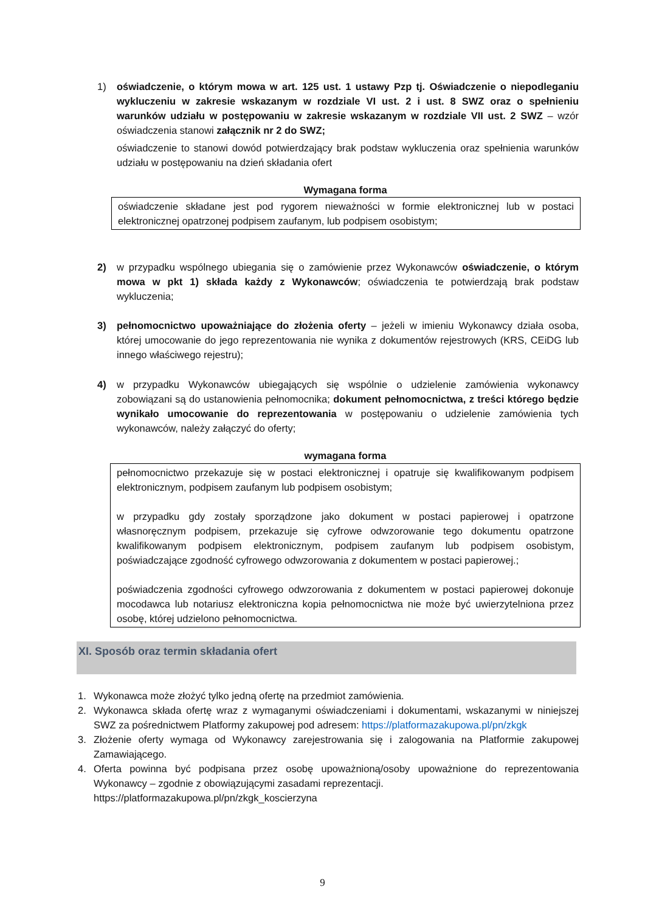1) oświadczenie, o którym mowa w art. 125 ust. 1 ustawy Pzp tj. Oświadczenie o niepodleganiu wykluczeniu w zakresie wskazanym w rozdziale VI ust. 2 i ust. 8 SWZ oraz o spełnieniu warunków udziału w postępowaniu w zakresie wskazanym w rozdziale VII ust. 2 SWZ – wzór oświadczenia stanowi załącznik nr 2 do SWZ;
oświadczenie to stanowi dowód potwierdzający brak podstaw wykluczenia oraz spełnienia warunków udziału w postępowaniu na dzień składania ofert
Wymagana forma
oświadczenie składane jest pod rygorem nieważności w formie elektronicznej lub w postaci elektronicznej opatrzonej podpisem zaufanym, lub podpisem osobistym;
2) w przypadku wspólnego ubiegania się o zamówienie przez Wykonawców oświadczenie, o którym mowa w pkt 1) składa każdy z Wykonawców; oświadczenia te potwierdzają brak podstaw wykluczenia;
3) pełnomocnictwo upoważniające do złożenia oferty – jeżeli w imieniu Wykonawcy działa osoba, której umocowanie do jego reprezentowania nie wynika z dokumentów rejestrowych (KRS, CEiDG lub innego właściwego rejestru);
4) w przypadku Wykonawców ubiegających się wspólnie o udzielenie zamówienia wykonawcy zobowiązani są do ustanowienia pełnomocnika; dokument pełnomocnictwa, z treści którego będzie wynikało umocowanie do reprezentowania w postępowaniu o udzielenie zamówienia tych wykonawców, należy załączyć do oferty;
wymagana forma
pełnomocnictwo przekazuje się w postaci elektronicznej i opatruje się kwalifikowanym podpisem elektronicznym, podpisem zaufanym lub podpisem osobistym;
w przypadku gdy zostały sporządzone jako dokument w postaci papierowej i opatrzone własnoręcznym podpisem, przekazuje się cyfrowe odwzorowanie tego dokumentu opatrzone kwalifikowanym podpisem elektronicznym, podpisem zaufanym lub podpisem osobistym, poświadczające zgodność cyfrowego odwzorowania z dokumentem w postaci papierowej.;
poświadczenia zgodności cyfrowego odwzorowania z dokumentem w postaci papierowej dokonuje mocodawca lub notariusz elektroniczna kopia pełnomocnictwa nie może być uwierzytelniona przez osobę, której udzielono pełnomocnictwa.
XI. Sposób oraz termin składania ofert
1. Wykonawca może złożyć tylko jedną ofertę na przedmiot zamówienia.
2. Wykonawca składa ofertę wraz z wymaganymi oświadczeniami i dokumentami, wskazanymi w niniejszej SWZ za pośrednictwem Platformy zakupowej pod adresem: https://platformazakupowa.pl/pn/zkgk
3. Złożenie oferty wymaga od Wykonawcy zarejestrowania się i zalogowania na Platformie zakupowej Zamawiającego.
4. Oferta powinna być podpisana przez osobę upoważnioną/osoby upoważnione do reprezentowania Wykonawcy – zgodnie z obowiązującymi zasadami reprezentacji.
https://platformazakupowa.pl/pn/zkgk_koscierzyna
9